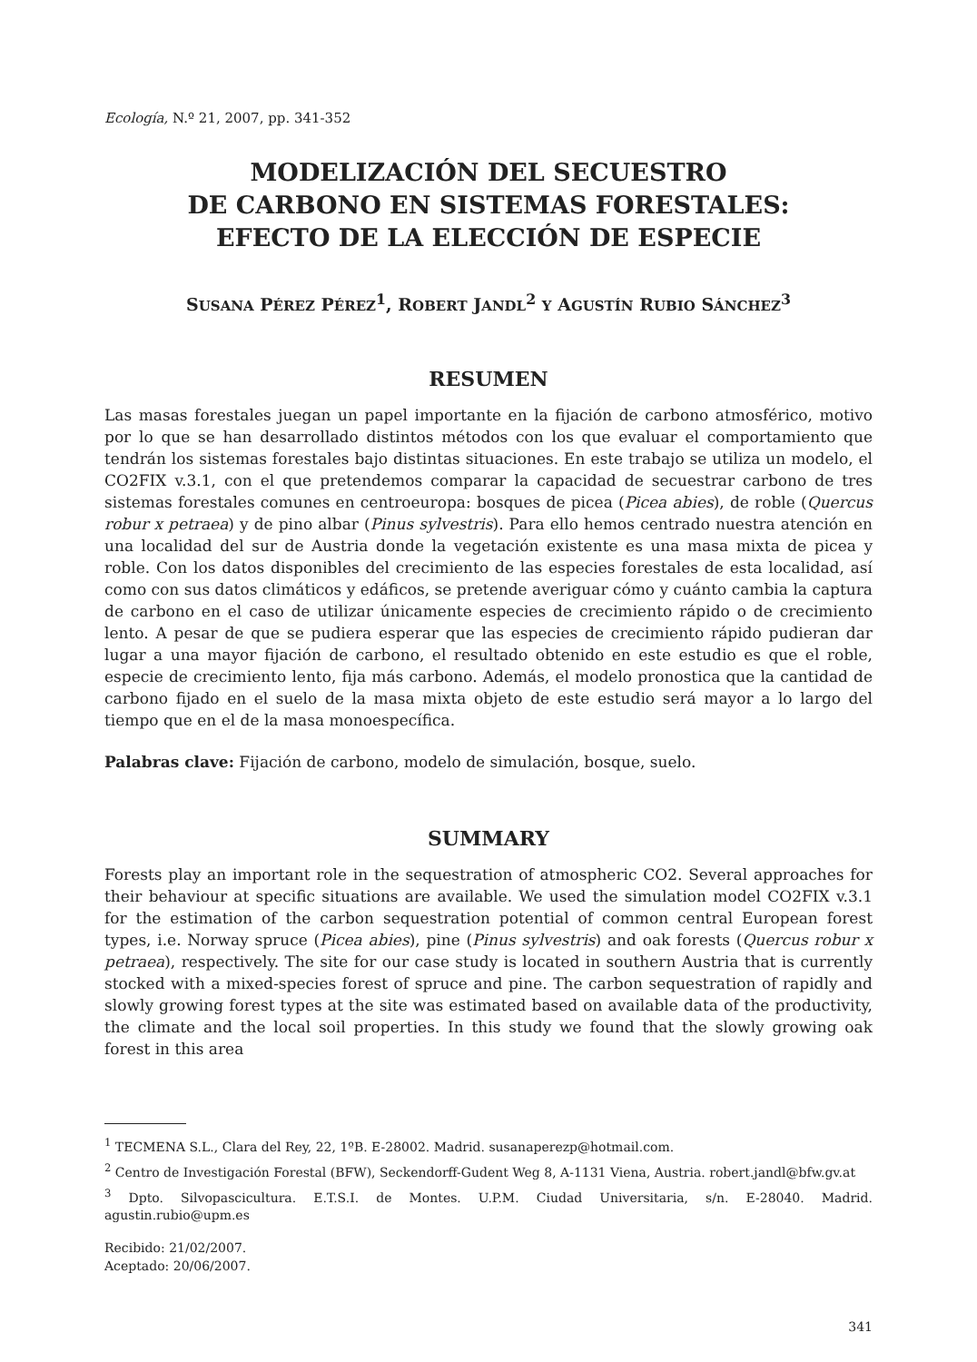Ecología, N.º 21, 2007, pp. 341-352
MODELIZACIÓN DEL SECUESTRO
DE CARBONO EN SISTEMAS FORESTALES:
EFECTO DE LA ELECCIÓN DE ESPECIE
SUSANA PÉREZ PÉREZ<sup>1</sup>, ROBERT JANDL<sup>2</sup> Y AGUSTÍN RUBIO SÁNCHEZ<sup>3</sup>
RESUMEN
Las masas forestales juegan un papel importante en la fijación de carbono atmosférico, motivo por lo que se han desarrollado distintos métodos con los que evaluar el comportamiento que tendrán los sistemas forestales bajo distintas situaciones. En este trabajo se utiliza un modelo, el CO2FIX v.3.1, con el que pretendemos comparar la capacidad de secuestrar carbono de tres sistemas forestales comunes en centroeuropa: bosques de picea (Picea abies), de roble (Quercus robur x petraea) y de pino albar (Pinus sylvestris). Para ello hemos centrado nuestra atención en una localidad del sur de Austria donde la vegetación existente es una masa mixta de picea y roble. Con los datos disponibles del crecimiento de las especies forestales de esta localidad, así como con sus datos climáticos y edáficos, se pretende averiguar cómo y cuánto cambia la captura de carbono en el caso de utilizar únicamente especies de crecimiento rápido o de crecimiento lento. A pesar de que se pudiera esperar que las especies de crecimiento rápido pudieran dar lugar a una mayor fijación de carbono, el resultado obtenido en este estudio es que el roble, especie de crecimiento lento, fija más carbono. Además, el modelo pronostica que la cantidad de carbono fijado en el suelo de la masa mixta objeto de este estudio será mayor a lo largo del tiempo que en el de la masa monoespecífica.
Palabras clave: Fijación de carbono, modelo de simulación, bosque, suelo.
SUMMARY
Forests play an important role in the sequestration of atmospheric CO2. Several approaches for their behaviour at specific situations are available. We used the simulation model CO2FIX v.3.1 for the estimation of the carbon sequestration potential of common central European forest types, i.e. Norway spruce (Picea abies), pine (Pinus sylvestris) and oak forests (Quercus robur x petraea), respectively. The site for our case study is located in southern Austria that is currently stocked with a mixed-species forest of spruce and pine. The carbon sequestration of rapidly and slowly growing forest types at the site was estimated based on available data of the productivity, the climate and the local soil properties. In this study we found that the slowly growing oak forest in this area
<sup>1</sup> TECMENA S.L., Clara del Rey, 22, 1ºB. E-28002. Madrid. susanaperezp@hotmail.com.
<sup>2</sup> Centro de Investigación Forestal (BFW), Seckendorff-Gudent Weg 8, A-1131 Viena, Austria. robert.jandl@bfw.gv.at
<sup>3</sup> Dpto. Silvopascicultura. E.T.S.I. de Montes. U.P.M. Ciudad Universitaria, s/n. E-28040. Madrid. agustin.rubio@upm.es
Recibido: 21/02/2007.
Aceptado: 20/06/2007.
341